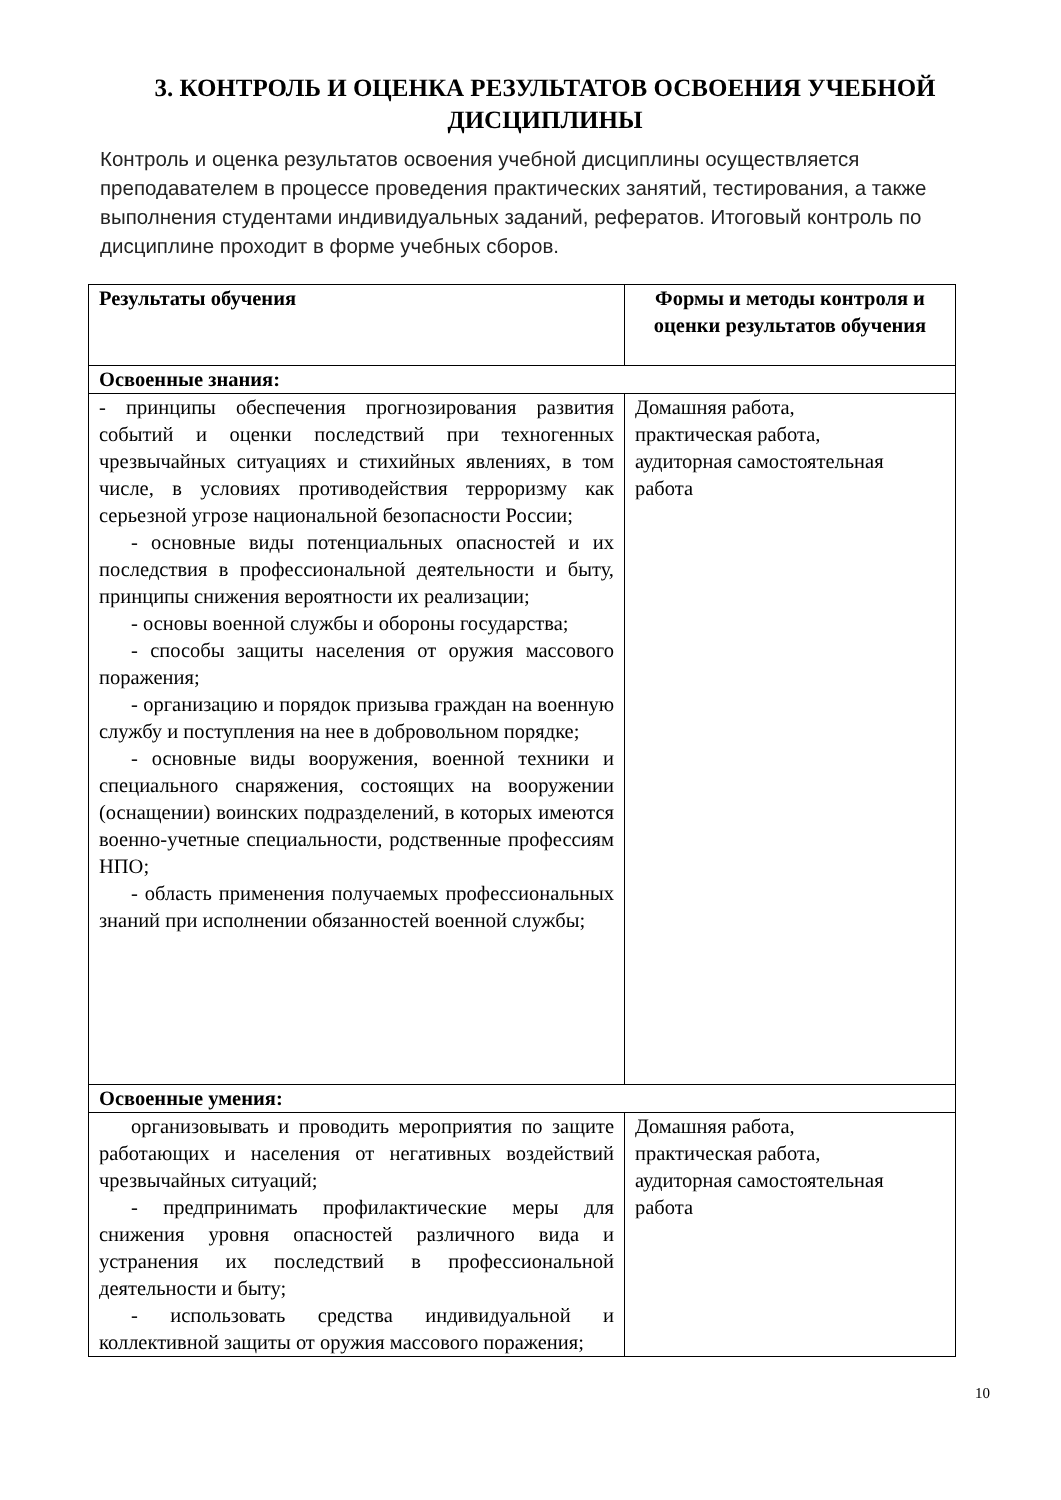3. КОНТРОЛЬ И ОЦЕНКА РЕЗУЛЬТАТОВ ОСВОЕНИЯ УЧЕБНОЙ ДИСЦИПЛИНЫ
Контроль и оценка результатов освоения учебной дисциплины осуществляется преподавателем в процессе проведения практических занятий, тестирования, а также выполнения студентами индивидуальных заданий, рефератов. Итоговый контроль по дисциплине проходит в форме учебных сборов.
| Результаты обучения | Формы и методы контроля и оценки результатов обучения |
| --- | --- |
| Освоенные знания: | |
| - принципы обеспечения прогнозирования развития событий и оценки последствий при техногенных чрезвычайных ситуациях и стихийных явлениях, в том числе, в условиях противодействия терроризму как серьезной угрозе национальной безопасности России; - основные виды потенциальных опасностей и их последствия в профессиональной деятельности и быту, принципы снижения вероятности их реализации; - основы военной службы и обороны государства; - способы защиты населения от оружия массового поражения; - организацию и порядок призыва граждан на военную службу и поступления на нее в добровольном порядке; - основные виды вооружения, военной техники и специального снаряжения, состоящих на вооружении (оснащении) воинских подразделений, в которых имеются военно-учетные специальности, родственные профессиям НПО; - область применения получаемых профессиональных знаний при исполнении обязанностей военной службы; | Домашняя работа, практическая работа, аудиторная самостоятельная работа |
| Освоенные умения: | |
| организовывать и проводить мероприятия по защите работающих и населения от негативных воздействий чрезвычайных ситуаций; - предпринимать профилактические меры для снижения уровня опасностей различного вида и устранения их последствий в профессиональной деятельности и быту; - использовать средства индивидуальной и коллективной защиты от оружия массового поражения; | Домашняя работа, практическая работа, аудиторная самостоятельная работа |
10